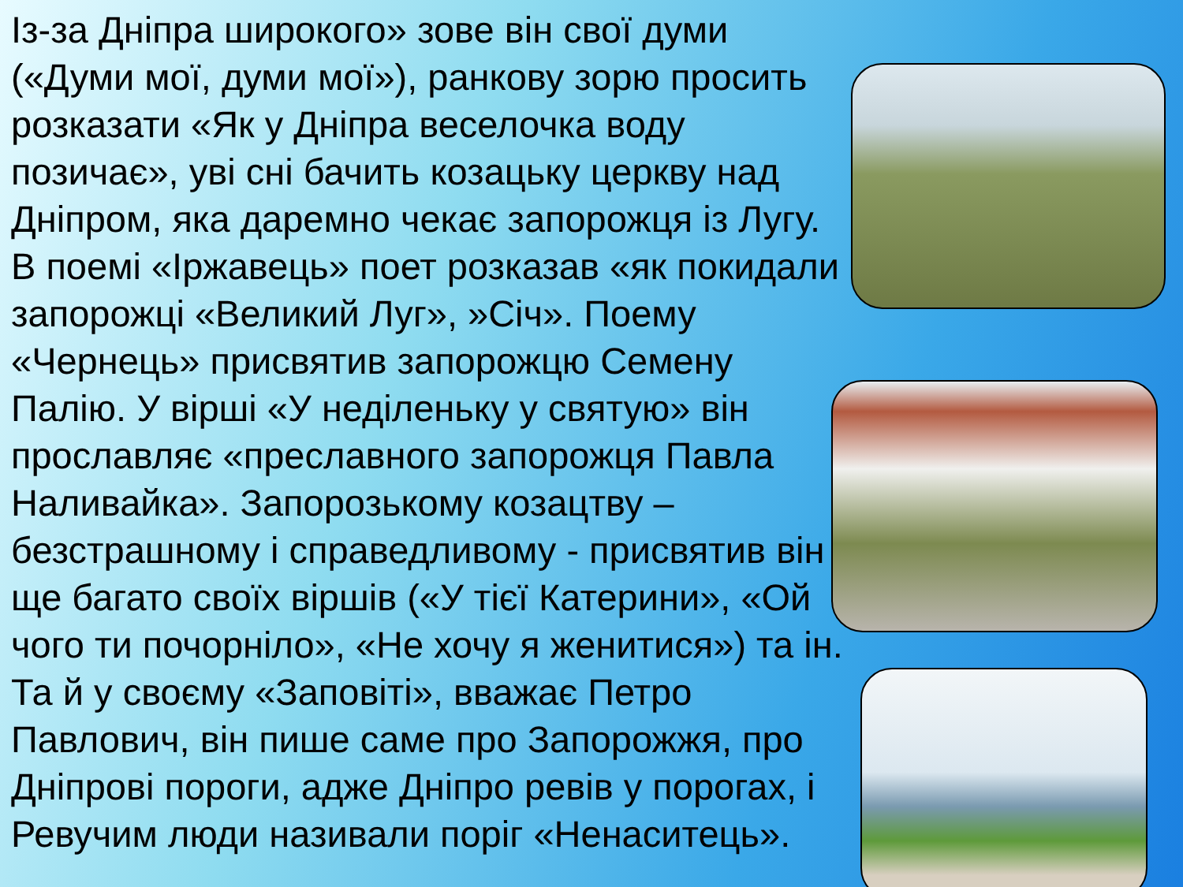Із-за Дніпра широкого» зове він свої думи («Думи мої, думи мої»), ранкову зорю просить розказати «Як у Дніпра веселочка воду позичає», уві сні бачить козацьку церкву над Дніпром, яка даремно чекає запорожця із Лугу. В поемі «Іржавець» поет розказав «як покидали запорожці «Великий Луг», »Січ». Поему «Чернець» присвятив запорожцю Семену Палію. У вірші «У неділеньку у святую» він прославляє «преславного запорожця Павла Наливайка». Запорозькому козацтву – безстрашному і справедливому - присвятив він ще багато своїх віршів («У тієї Катерини», «Ой чого ти почорніло», «Не хочу я женитися») та ін. Та й у своєму «Заповіті», вважає Петро Павлович, він пише саме про Запорожжя, про Дніпрові пороги, адже Дніпро ревів у порогах, і Ревучим люди називали поріг «Ненаситець».